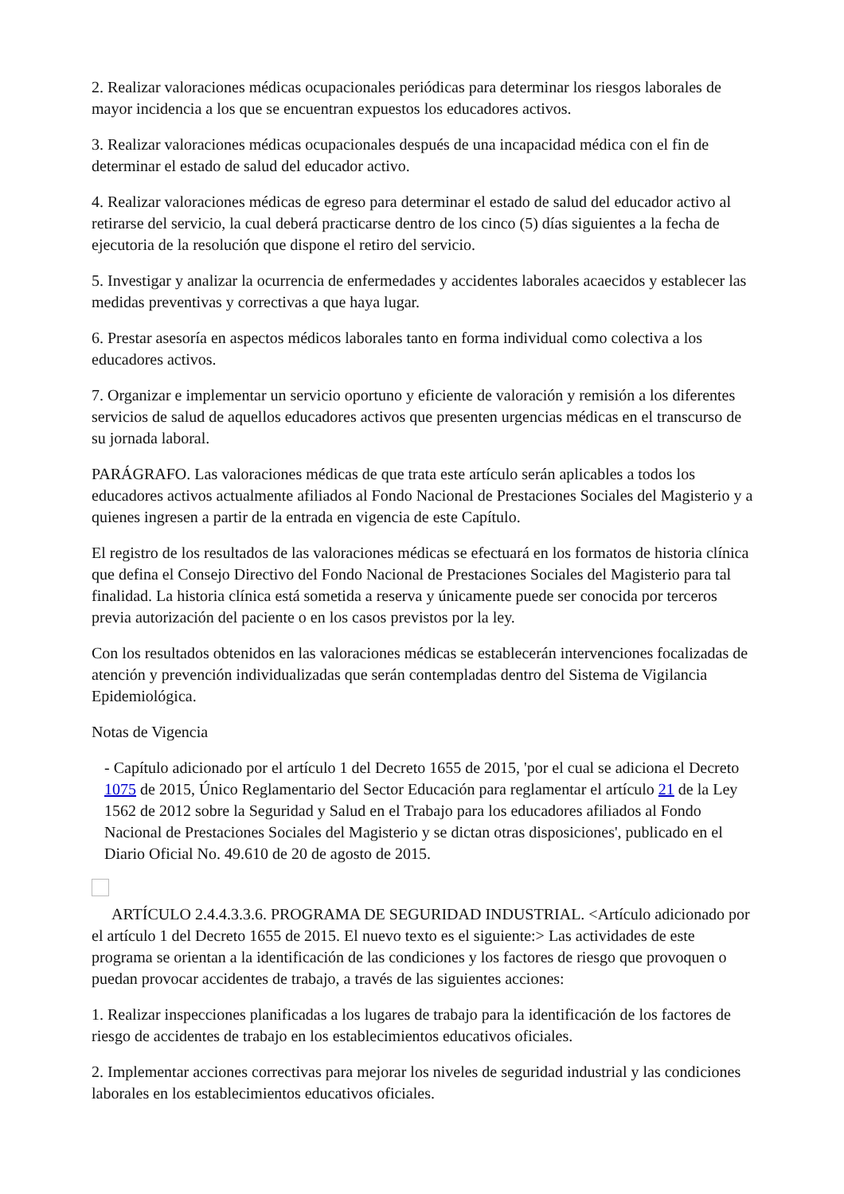2. Realizar valoraciones médicas ocupacionales periódicas para determinar los riesgos laborales de mayor incidencia a los que se encuentran expuestos los educadores activos.
3. Realizar valoraciones médicas ocupacionales después de una incapacidad médica con el fin de determinar el estado de salud del educador activo.
4. Realizar valoraciones médicas de egreso para determinar el estado de salud del educador activo al retirarse del servicio, la cual deberá practicarse dentro de los cinco (5) días siguientes a la fecha de ejecutoria de la resolución que dispone el retiro del servicio.
5. Investigar y analizar la ocurrencia de enfermedades y accidentes laborales acaecidos y establecer las medidas preventivas y correctivas a que haya lugar.
6. Prestar asesoría en aspectos médicos laborales tanto en forma individual como colectiva a los educadores activos.
7. Organizar e implementar un servicio oportuno y eficiente de valoración y remisión a los diferentes servicios de salud de aquellos educadores activos que presenten urgencias médicas en el transcurso de su jornada laboral.
PARÁGRAFO. Las valoraciones médicas de que trata este artículo serán aplicables a todos los educadores activos actualmente afiliados al Fondo Nacional de Prestaciones Sociales del Magisterio y a quienes ingresen a partir de la entrada en vigencia de este Capítulo.
El registro de los resultados de las valoraciones médicas se efectuará en los formatos de historia clínica que defina el Consejo Directivo del Fondo Nacional de Prestaciones Sociales del Magisterio para tal finalidad. La historia clínica está sometida a reserva y únicamente puede ser conocida por terceros previa autorización del paciente o en los casos previstos por la ley.
Con los resultados obtenidos en las valoraciones médicas se establecerán intervenciones focalizadas de atención y prevención individualizadas que serán contempladas dentro del Sistema de Vigilancia Epidemiológica.
Notas de Vigencia
- Capítulo adicionado por el artículo 1 del Decreto 1655 de 2015, 'por el cual se adiciona el Decreto 1075 de 2015, Único Reglamentario del Sector Educación para reglamentar el artículo 21 de la Ley 1562 de 2012 sobre la Seguridad y Salud en el Trabajo para los educadores afiliados al Fondo Nacional de Prestaciones Sociales del Magisterio y se dictan otras disposiciones', publicado en el Diario Oficial No. 49.610 de 20 de agosto de 2015.
ARTÍCULO 2.4.4.3.3.6. PROGRAMA DE SEGURIDAD INDUSTRIAL. <Artículo adicionado por el artículo 1 del Decreto 1655 de 2015. El nuevo texto es el siguiente:> Las actividades de este programa se orientan a la identificación de las condiciones y los factores de riesgo que provoquen o puedan provocar accidentes de trabajo, a través de las siguientes acciones:
1. Realizar inspecciones planificadas a los lugares de trabajo para la identificación de los factores de riesgo de accidentes de trabajo en los establecimientos educativos oficiales.
2. Implementar acciones correctivas para mejorar los niveles de seguridad industrial y las condiciones laborales en los establecimientos educativos oficiales.